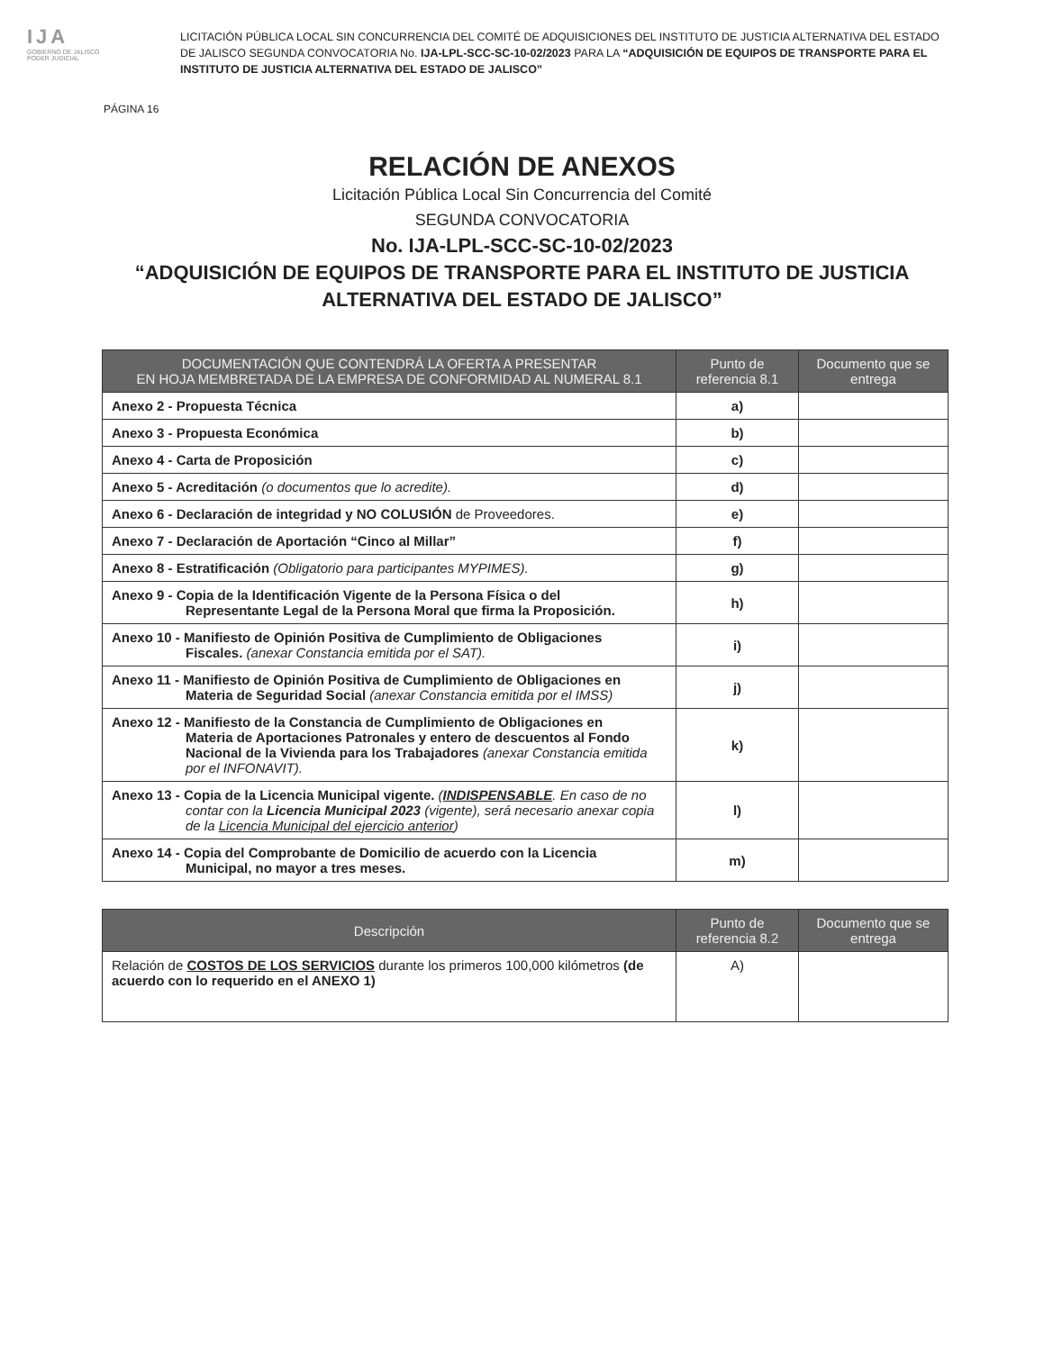IJA
GOBIERNO DE JALISCO
PODER JUDICIAL
LICITACIÓN PÚBLICA LOCAL SIN CONCURRENCIA DEL COMITÉ DE ADQUISICIONES DEL INSTITUTO DE JUSTICIA ALTERNATIVA DEL ESTADO DE JALISCO SEGUNDA CONVOCATORIA No. IJA-LPL-SCC-SC-10-02/2023 PARA LA “ADQUISICIÓN DE EQUIPOS DE TRANSPORTE PARA EL INSTITUTO DE JUSTICIA ALTERNATIVA DEL ESTADO DE JALISCO”
PÁGINA 16
RELACIÓN DE ANEXOS
Licitación Pública Local Sin Concurrencia del Comité
SEGUNDA CONVOCATORIA
No. IJA-LPL-SCC-SC-10-02/2023
“ADQUISICIÓN DE EQUIPOS DE TRANSPORTE PARA EL INSTITUTO DE JUSTICIA
ALTERNATIVA DEL ESTADO DE JALISCO”
| DOCUMENTACIÓN QUE CONTENDRÁ LA OFERTA A PRESENTAR EN HOJA MEMBRETADA DE LA EMPRESA DE CONFORMIDAD AL NUMERAL 8.1 | Punto de referencia 8.1 | Documento que se entrega |
| --- | --- | --- |
| Anexo 2 - Propuesta Técnica | a) | |
| Anexo 3 - Propuesta Económica | b) | |
| Anexo 4 - Carta de Proposición | c) | |
| Anexo 5 - Acreditación (o documentos que lo acredite). | d) | |
| Anexo 6 - Declaración de integridad y NO COLUSIÓN de Proveedores. | e) | |
| Anexo 7 - Declaración de Aportación “Cinco al Millar” | f) | |
| Anexo 8 - Estratificación (Obligatorio para participantes MYPIMES). | g) | |
| Anexo 9 - Copia de la Identificación Vigente de la Persona Física o del Representante Legal de la Persona Moral que firma la Proposición. | h) | |
| Anexo 10 - Manifiesto de Opinión Positiva de Cumplimiento de Obligaciones Fiscales. (anexar Constancia emitida por el SAT). | i) | |
| Anexo 11 - Manifiesto de Opinión Positiva de Cumplimiento de Obligaciones en Materia de Seguridad Social (anexar Constancia emitida por el IMSS) | j) | |
| Anexo 12 - Manifiesto de la Constancia de Cumplimiento de Obligaciones en Materia de Aportaciones Patronales y entero de descuentos al Fondo Nacional de la Vivienda para los Trabajadores (anexar Constancia emitida por el INFONAVIT). | k) | |
| Anexo 13 - Copia de la Licencia Municipal vigente. ( INDISPENSABLE . En caso de no contar con la Licencia Municipal 2023 (vigente), será necesario anexar copia de la Licencia Municipal del ejercicio anterior ) | l) | |
| Anexo 14 - Copia del Comprobante de Domicilio de acuerdo con la Licencia Municipal, no mayor a tres meses. | m) | |
| Descripción | Punto de referencia 8.2 | Documento que se entrega |
| --- | --- | --- |
| Relación de COSTOS DE LOS SERVICIOS durante los primeros 100,000 kilómetros (de acuerdo con lo requerido en el ANEXO 1) | A) | |